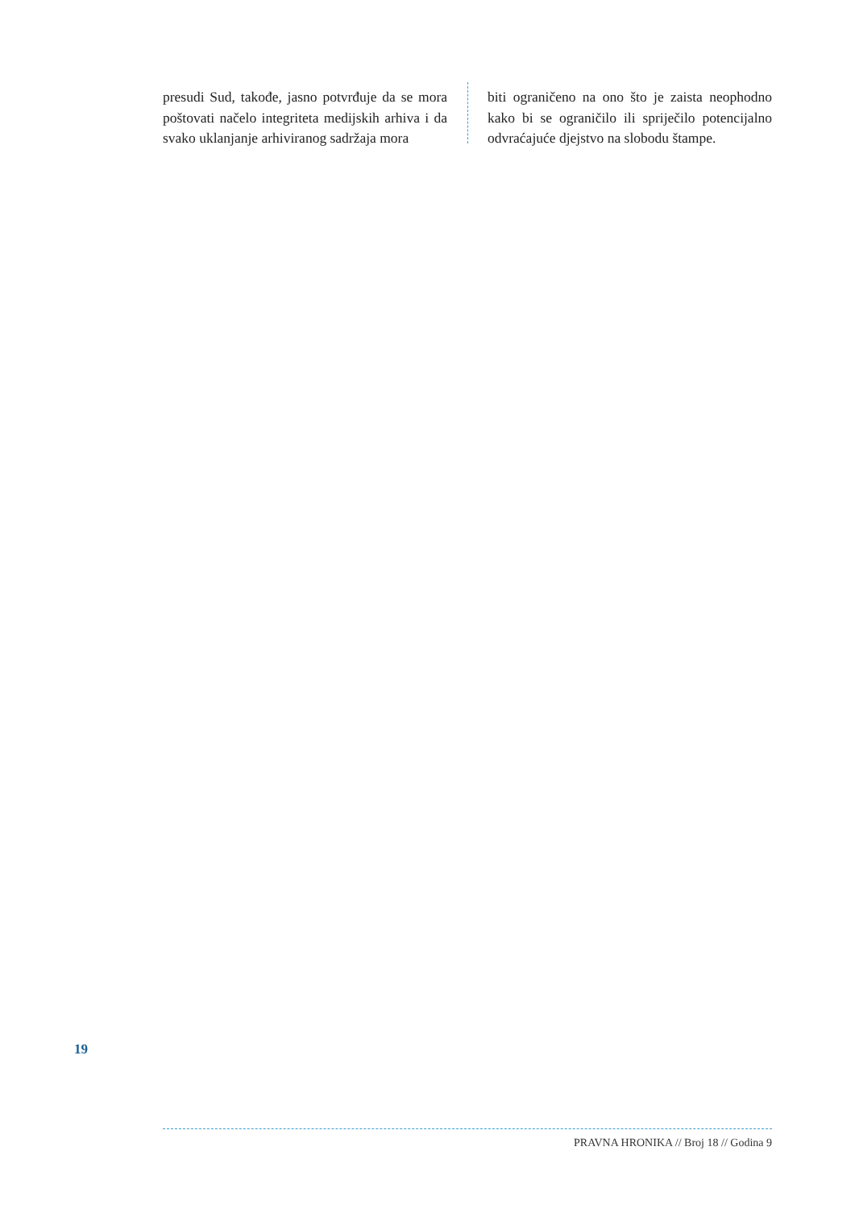presudi Sud, takođe, jasno potvrđuje da se mora poštovati načelo integriteta medijskih arhiva i da svako uklanjanje arhiviranog sadržaja mora
biti ograničeno na ono što je zaista neophodno kako bi se ograničilo ili spriječilo potencijalno odvraćajuće djejstvo na slobodu štampe.
19
PRAVNA HRONIKA // Broj 18 // Godina 9